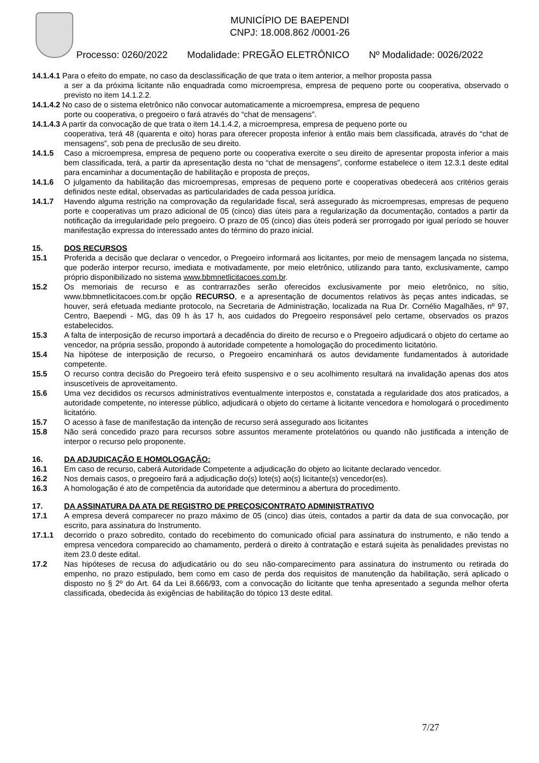MUNICÍPIO DE BAEPENDI
CNPJ: 18.008.862 /0001-26
Processo: 0260/2022 Modalidade: PREGÃO ELETRÔNICO Nº Modalidade: 0026/2022
14.1.4.1 Para o efeito do empate, no caso da desclassificação de que trata o item anterior, a melhor proposta passa
a ser a da próxima licitante não enquadrada como microempresa, empresa de pequeno porte ou cooperativa, observado o previsto no item 14.1.2.2.
14.1.4.2 No caso de o sistema eletrônico não convocar automaticamente a microempresa, empresa de pequeno
porte ou cooperativa, o pregoeiro o fará através do “chat de mensagens”.
14.1.4.3 A partir da convocação de que trata o item 14.1.4.2, a microempresa, empresa de pequeno porte ou
cooperativa, terá 48 (quarenta e oito) horas para oferecer proposta inferior à então mais bem classificada, através do “chat de mensagens”, sob pena de preclusão de seu direito.
14.1.5 Caso a microempresa, empresa de pequeno porte ou cooperativa exercite o seu direito de apresentar proposta inferior a mais bem classificada, terá, a partir da apresentação desta no “chat de mensagens”, conforme estabelece o item 12.3.1 deste edital para encaminhar a documentação de habilitação e proposta de preços,
14.1.6 O julgamento da habilitação das microempresas, empresas de pequeno porte e cooperativas obedecerá aos critérios gerais definidos neste edital, observadas as particularidades de cada pessoa jurídica.
14.1.7 Havendo alguma restrição na comprovação da regularidade fiscal, será assegurado às microempresas, empresas de pequeno porte e cooperativas um prazo adicional de 05 (cinco) dias úteis para a regularização da documentação, contados a partir da notificação da irregularidade pelo pregoeiro. O prazo de 05 (cinco) dias úteis poderá ser prorrogado por igual período se houver manifestação expressa do interessado antes do término do prazo inicial.
15. DOS RECURSOS
15.1 Proferida a decisão que declarar o vencedor, o Pregoeiro informará aos licitantes, por meio de mensagem lançada no sistema, que poderão interpor recurso, imediata e motivadamente, por meio eletrônico, utilizando para tanto, exclusivamente, campo próprio disponibilizado no sistema www.bbmnetlicitacoes.com.br.
15.2 Os memoriais de recurso e as contrarrazões serão oferecidos exclusivamente por meio eletrônico, no sítio, www.bbmnetlicitacoes.com.br opção RECURSO, e a apresentação de documentos relativos às peças antes indicadas, se houver, será efetuada mediante protocolo, na Secretaria de Administração, localizada na Rua Dr. Cornélio Magalhães, nº 97, Centro, Baependi - MG, das 09 h às 17 h, aos cuidados do Pregoeiro responsável pelo certame, observados os prazos estabelecidos.
15.3 A falta de interposição de recurso importará a decadência do direito de recurso e o Pregoeiro adjudicará o objeto do certame ao vencedor, na própria sessão, propondo à autoridade competente a homologação do procedimento licitatório.
15.4 Na hipótese de interposição de recurso, o Pregoeiro encaminhará os autos devidamente fundamentados à autoridade competente.
15.5 O recurso contra decisão do Pregoeiro terá efeito suspensivo e o seu acolhimento resultará na invalidação apenas dos atos insuscetíveis de aproveitamento.
15.6 Uma vez decididos os recursos administrativos eventualmente interpostos e, constatada a regularidade dos atos praticados, a autoridade competente, no interesse público, adjudicará o objeto do certame à licitante vencedora e homologará o procedimento licitatório.
15.7 O acesso à fase de manifestação da intenção de recurso será assegurado aos licitantes
15.8 Não será concedido prazo para recursos sobre assuntos meramente protelatórios ou quando não justificada a intenção de interpor o recurso pelo proponente.
16. DA ADJUDICAÇÃO E HOMOLOGAÇÃO:
16.1 Em caso de recurso, caberá Autoridade Competente a adjudicação do objeto ao licitante declarado vencedor.
16.2 Nos demais casos, o pregoeiro fará a adjudicação do(s) lote(s) ao(s) licitante(s) vencedor(es).
16.3 A homologação é ato de competência da autoridade que determinou a abertura do procedimento.
17. DA ASSINATURA DA ATA DE REGISTRO DE PREÇOS/CONTRATO ADMINISTRATIVO
17.1 A empresa deverá comparecer no prazo máximo de 05 (cinco) dias úteis, contados a partir da data de sua convocação, por escrito, para assinatura do Instrumento.
17.1.1 decorrido o prazo sobredito, contado do recebimento do comunicado oficial para assinatura do instrumento, e não tendo a empresa vencedora comparecido ao chamamento, perderá o direito à contratação e estará sujeita às penalidades previstas no item 23.0 deste edital.
17.2 Nas hipóteses de recusa do adjudicatário ou do seu não-comparecimento para assinatura do instrumento ou retirada do empenho, no prazo estipulado, bem como em caso de perda dos requisitos de manutenção da habilitação, será aplicado o disposto no § 2º do Art. 64 da Lei 8.666/93, com a convocação do licitante que tenha apresentado a segunda melhor oferta classificada, obedecida às exigências de habilitação do tópico 13 deste edital.
7/27